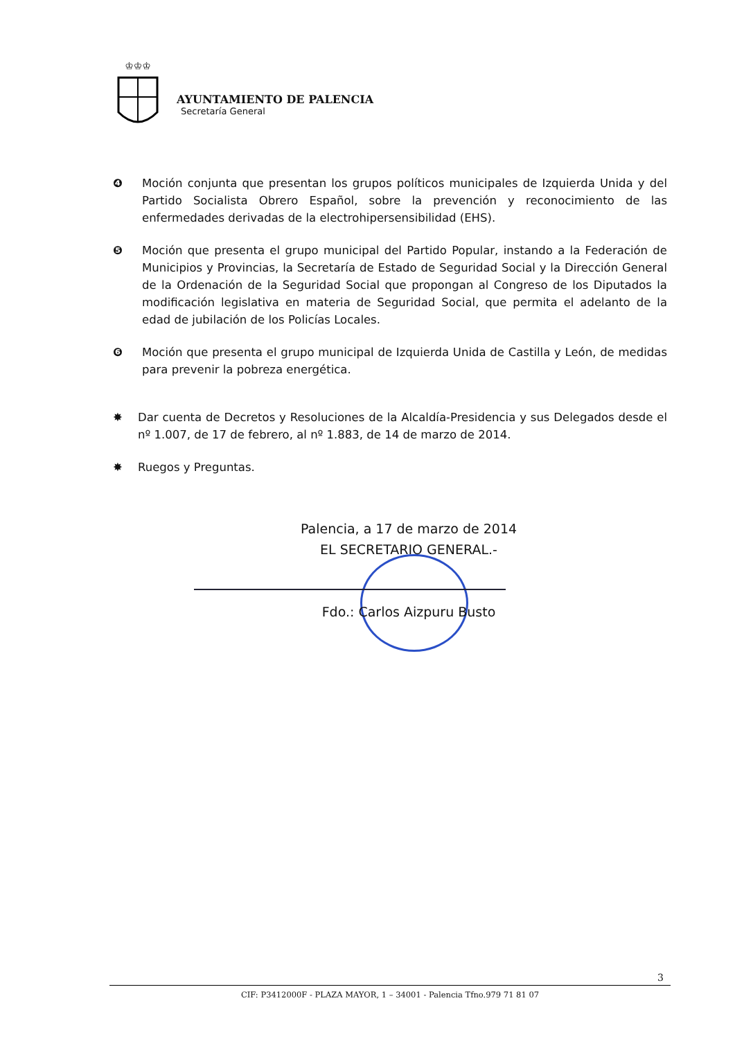♔♔♔
AYUNTAMIENTO DE PALENCIA
Secretaría General
❹ Moción conjunta que presentan los grupos políticos municipales de Izquierda Unida y del Partido Socialista Obrero Español, sobre la prevención y reconocimiento de las enfermedades derivadas de la electrohipersensibilidad (EHS).
❺ Moción que presenta el grupo municipal del Partido Popular, instando a la Federación de Municipios y Provincias, la Secretaría de Estado de Seguridad Social y la Dirección General de la Ordenación de la Seguridad Social que propongan al Congreso de los Diputados la modificación legislativa en materia de Seguridad Social, que permita el adelanto de la edad de jubilación de los Policías Locales.
❻ Moción que presenta el grupo municipal de Izquierda Unida de Castilla y León, de medidas para prevenir la pobreza energética.
✸ Dar cuenta de Decretos y Resoluciones de la Alcaldía-Presidencia y sus Delegados desde el nº 1.007, de 17 de febrero, al nº 1.883, de 14 de marzo de 2014.
✸ Ruegos y Preguntas.
Palencia, a 17 de marzo de 2014
EL SECRETARIO GENERAL.-
Fdo.: Carlos Aizpuru Busto
3
CIF: P3412000F - PLAZA MAYOR, 1 – 34001 - Palencia Tfno.979 71 81 07